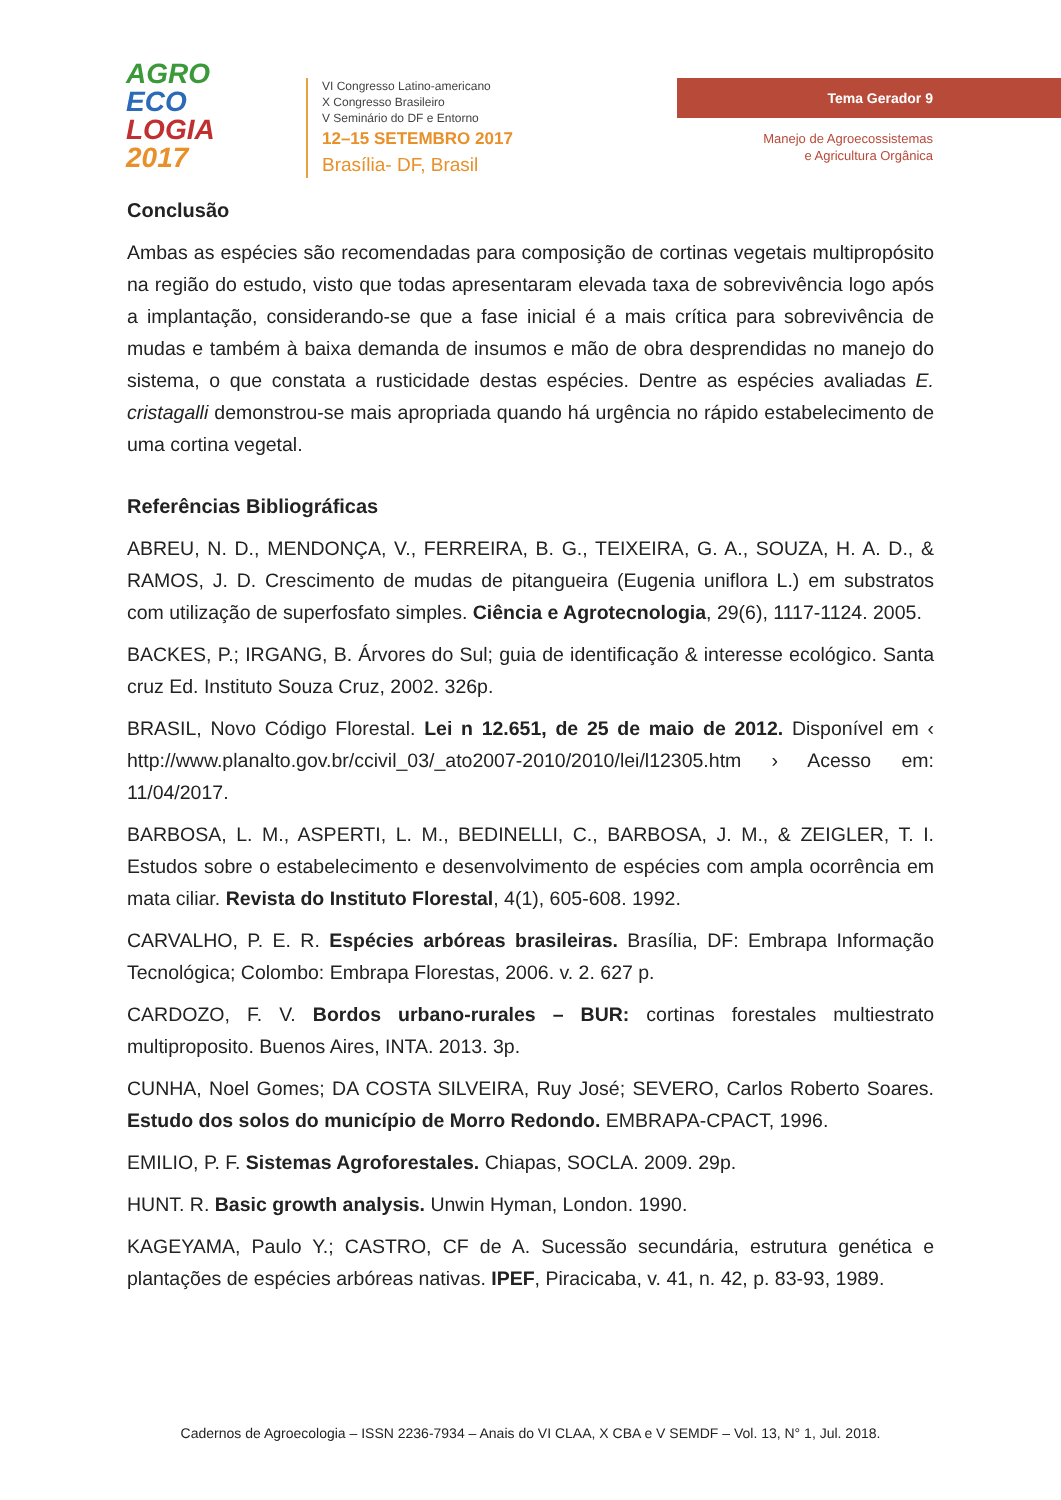AGRO
ECO
LOGIA
2017
VI Congresso Latino-americano
X Congresso Brasileiro
V Seminário do DF e Entorno
12–15 SETEMBRO 2017
Brasília- DF, Brasil
Tema Gerador 9
Manejo de Agroecossistemas
e Agricultura Orgânica
Conclusão
Ambas as espécies são recomendadas para composição de cortinas vegetais multipropósito na região do estudo, visto que todas apresentaram elevada taxa de sobrevivência logo após a implantação, considerando-se que a fase inicial é a mais crítica para sobrevivência de mudas e também à baixa demanda de insumos e mão de obra desprendidas no manejo do sistema, o que constata a rusticidade destas espécies. Dentre as espécies avaliadas E. cristagalli demonstrou-se mais apropriada quando há urgência no rápido estabelecimento de uma cortina vegetal.
Referências Bibliográficas
ABREU, N. D., MENDONÇA, V., FERREIRA, B. G., TEIXEIRA, G. A., SOUZA, H. A. D., & RAMOS, J. D. Crescimento de mudas de pitangueira (Eugenia uniflora L.) em substratos com utilização de superfosfato simples. Ciência e Agrotecnologia, 29(6), 1117-1124. 2005.
BACKES, P.; IRGANG, B. Árvores do Sul; guia de identificação & interesse ecológico. Santa cruz Ed. Instituto Souza Cruz, 2002. 326p.
BRASIL, Novo Código Florestal. Lei n 12.651, de 25 de maio de 2012. Disponível em ‹ http://www.planalto.gov.br/ccivil_03/_ato2007-2010/2010/lei/l12305.htm › Acesso em: 11/04/2017.
BARBOSA, L. M., ASPERTI, L. M., BEDINELLI, C., BARBOSA, J. M., & ZEIGLER, T. I. Estudos sobre o estabelecimento e desenvolvimento de espécies com ampla ocorrência em mata ciliar. Revista do Instituto Florestal, 4(1), 605-608. 1992.
CARVALHO, P. E. R. Espécies arbóreas brasileiras. Brasília, DF: Embrapa Informação Tecnológica; Colombo: Embrapa Florestas, 2006. v. 2. 627 p.
CARDOZO, F. V. Bordos urbano-rurales – BUR: cortinas forestales multiestrato multiproposito. Buenos Aires, INTA. 2013. 3p.
CUNHA, Noel Gomes; DA COSTA SILVEIRA, Ruy José; SEVERO, Carlos Roberto Soares. Estudo dos solos do município de Morro Redondo. EMBRAPA-CPACT, 1996.
EMILIO, P. F. Sistemas Agroforestales. Chiapas, SOCLA. 2009. 29p.
HUNT. R. Basic growth analysis. Unwin Hyman, London. 1990.
KAGEYAMA, Paulo Y.; CASTRO, CF de A. Sucessão secundária, estrutura genética e plantações de espécies arbóreas nativas. IPEF, Piracicaba, v. 41, n. 42, p. 83-93, 1989.
Cadernos de Agroecologia – ISSN 2236-7934 – Anais do VI CLAA, X CBA e V SEMDF – Vol. 13, N° 1, Jul. 2018.